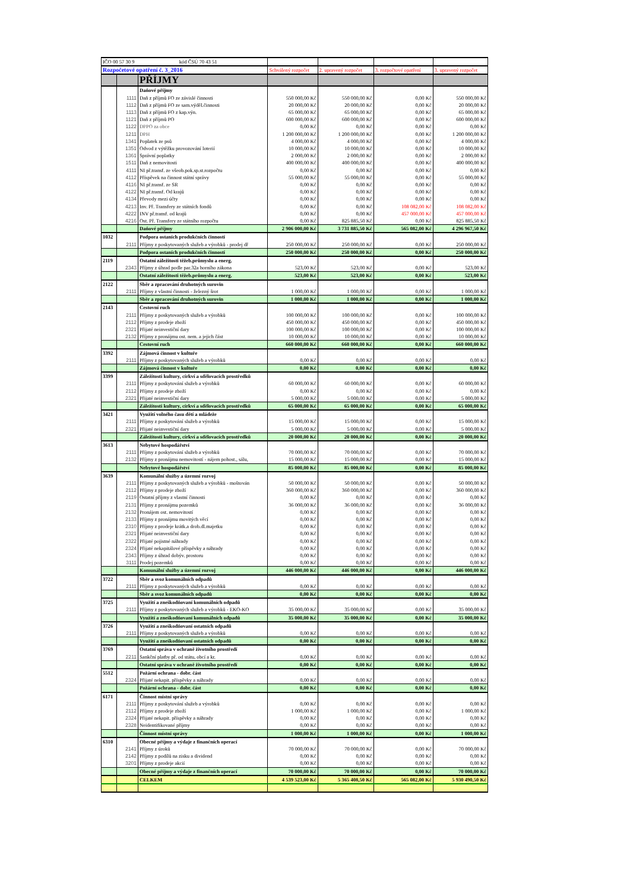| IČO 00 57 30 9 kód ČSÚ 70 43 51 | | | | | | |
| Rozpočetové opatření č. 3_2016 | | | Schválený rozpočet | 2. upravený rozpočet | 3. rozpočtové opatření | 3. upravený rozpočet |
| | | PŘÍJMY | | | | |
| | | Daňové příjmy | | | | |
| | 1111 | Daň z příjmů FO ze závislé činnosti | 550 000,00 Kč | 550 000,00 Kč | 0,00 Kč | 550 000,00 Kč |
| | 1112 | Daň z příjmů FO ze sam.výděl.činnosti | 20 000,00 Kč | 20 000,00 Kč | 0,00 Kč | 20 000,00 Kč |
| | 1113 | Daň z příjmů FO z kap.výn. | 65 000,00 Kč | 65 000,00 Kč | 0,00 Kč | 65 000,00 Kč |
| | 1121 | Daň z příjmů PO | 600 000,00 Kč | 600 000,00 Kč | 0,00 Kč | 600 000,00 Kč |
| | 1122 | DPPO za obce | 0,00 Kč | 0,00 Kč | 0,00 Kč | 0,00 Kč |
| | 1211 | DPH | 1 200 000,00 Kč | 1 200 000,00 Kč | 0,00 Kč | 1 200 000,00 Kč |
| | 1341 | Poplatek ze psů | 4 000,00 Kč | 4 000,00 Kč | 0,00 Kč | 4 000,00 Kč |
| | 1351 | Odvod z výtěžku provozování loterií | 10 000,00 Kč | 10 000,00 Kč | 0,00 Kč | 10 000,00 Kč |
| | 1361 | Správní poplatky | 2 000,00 Kč | 2 000,00 Kč | 0,00 Kč | 2 000,00 Kč |
| | 1511 | Daň z nemovitosti | 400 000,00 Kč | 400 000,00 Kč | 0,00 Kč | 400 000,00 Kč |
| | 4111 | NI př.transf. ze všeob.pok.sp.st.rozpočtu | 0,00 Kč | 0,00 Kč | 0,00 Kč | 0,00 Kč |
| | 4112 | Příspěvek na činnost státní správy | 55 000,00 Kč | 55 000,00 Kč | 0,00 Kč | 55 000,00 Kč |
| | 4116 | NI př.transf. ze SR | 0,00 Kč | 0,00 Kč | 0,00 Kč | 0,00 Kč |
| | 4122 | NI př.transf. Od krajů | 0,00 Kč | 0,00 Kč | 0,00 Kč | 0,00 Kč |
| | 4134 | Převody mezi účty | 0,00 Kč | 0,00 Kč | 0,00 Kč | 0,00 Kč |
| | 4213 | Inv. Př. Transfery ze státních fondů | 0,00 Kč | 0,00 Kč | 108 082,00 Kč | 108 082,00 Kč |
| | 4222 | INV př.transf. od krajů | 0,00 Kč | 0,00 Kč | 457 000,00 Kč | 457 000,00 Kč |
| | 4216 | Ost. Př. Transfery ze státního rozpočtu | 0,00 Kč | 825 885,50 Kč | 0,00 Kč | 825 885,50 Kč |
| | | Daňové příjmy | 2 906 000,00 Kč | 3 731 885,50 Kč | 565 082,00 Kč | 4 296 967,50 Kč |
| 1032 | | Podpora ostaních produkčních činností | | | | |
| | 2111 | Příjmy z poskytovaných služeb a výrobků - prodej dř | 250 000,00 Kč | 250 000,00 Kč | 0,00 Kč | 250 000,00 Kč |
| | | Podpora ostaních produkčních činností | 250 000,00 Kč | 250 000,00 Kč | 0,00 Kč | 250 000,00 Kč |
| 2119 | | Ostatní záležitosti těžeb.průmyslu a energ. | | | | |
| | 2343 | Příjmy z úhrad podle par.32a horního zákona | 523,00 Kč | 523,00 Kč | 0,00 Kč | 523,00 Kč |
| | | Ostatní záležitosti těžeb.průmyslu a energ. | 523,00 Kč | 523,00 Kč | 0,00 Kč | 523,00 Kč |
| 2122 | | Sběr a zpracování druhotných surovin | | | | |
| | 2111 | Příjmy z vlastní činnosti - železný šrot | 1 000,00 Kč | 1 000,00 Kč | 0,00 Kč | 1 000,00 Kč |
| | | Sběr a zpracování druhotných surovin | 1 000,00 Kč | 1 000,00 Kč | 0,00 Kč | 1 000,00 Kč |
| 2143 | | Cestovní ruch | | | | |
| | 2111 | Příjmy z poskytovaných služeb a výrobků | 100 000,00 Kč | 100 000,00 Kč | 0,00 Kč | 100 000,00 Kč |
| | 2112 | Příjmy z prodeje zboží | 450 000,00 Kč | 450 000,00 Kč | 0,00 Kč | 450 000,00 Kč |
| | 2321 | Přijaté neinvestiční dary | 100 000,00 Kč | 100 000,00 Kč | 0,00 Kč | 100 000,00 Kč |
| | 2132 | Příjmy z pronájmu ost. nem. a jejich část | 10 000,00 Kč | 10 000,00 Kč | 0,00 Kč | 10 000,00 Kč |
| | | Cestovní ruch | 660 000,00 Kč | 660 000,00 Kč | 0,00 Kč | 660 000,00 Kč |
| 3392 | | Zájmová činnost v kultuře | | | | |
| | 2111 | Příjmy z poskytovaných služeb a výrobků | 0,00 Kč | 0,00 Kč | 0,00 Kč | 0,00 Kč |
| | | Zájmová činnost v kultuře | 0,00 Kč | 0,00 Kč | 0,00 Kč | 0,00 Kč |
| 3399 | | Záležitosti kultury, církví a sdělovacích prostředků | | | | |
| | 2111 | Příjmy z poskytování služeb a výrobků | 60 000,00 Kč | 60 000,00 Kč | 0,00 Kč | 60 000,00 Kč |
| | 2112 | Příjmy z prodeje zboží | 0,00 Kč | 0,00 Kč | 0,00 Kč | 0,00 Kč |
| | 2321 | Přijaté neinvestiční dary | 5 000,00 Kč | 5 000,00 Kč | 0,00 Kč | 5 000,00 Kč |
| | | Záležitosti kultury, církví a sdělovacích prostředků | 65 000,00 Kč | 65 000,00 Kč | 0,00 Kč | 65 000,00 Kč |
| 3421 | | Využití volného času dětí a mládeže | | | | |
| | 2111 | Příjmy z poskytování služeb a výrobků | 15 000,00 Kč | 15 000,00 Kč | 0,00 Kč | 15 000,00 Kč |
| | 2321 | Přijaté neinvestiční dary | 5 000,00 Kč | 5 000,00 Kč | 0,00 Kč | 5 000,00 Kč |
| | | Záležitosti kultury, církví a sdělovacích prostředků | 20 000,00 Kč | 20 000,00 Kč | 0,00 Kč | 20 000,00 Kč |
| 3613 | | Nebytové hospodářství | | | | |
| | 2111 | Příjmy z poskytování služeb a výrobků | 70 000,00 Kč | 70 000,00 Kč | 0,00 Kč | 70 000,00 Kč |
| | 2132 | Příjmy z pronájmu nemovitostí - nájem pohost., sálu, | 15 000,00 Kč | 15 000,00 Kč | 0,00 Kč | 15 000,00 Kč |
| | | Nebytové hospodářství | 85 000,00 Kč | 85 000,00 Kč | 0,00 Kč | 85 000,00 Kč |
| 3639 | | Komunální služby a územní rozvoj | | | | |
| | 2111 | Příjmy z poskytovaných služeb a výrobků - moštován | 50 000,00 Kč | 50 000,00 Kč | 0,00 Kč | 50 000,00 Kč |
| | 2112 | Příjmy z prodeje zboží | 360 000,00 Kč | 360 000,00 Kč | 0,00 Kč | 360 000,00 Kč |
| | 2119 | Ostatní příjmy z vlastní činnosti | 0,00 Kč | 0,00 Kč | 0,00 Kč | 0,00 Kč |
| | 2131 | Příjmy z pronájmu pozemků | 36 000,00 Kč | 36 000,00 Kč | 0,00 Kč | 36 000,00 Kč |
| | 2132 | Pronájem ost. nemovitostí | 0,00 Kč | 0,00 Kč | 0,00 Kč | 0,00 Kč |
| | 2133 | Příjmy z pronájmu movitých věcí | 0,00 Kč | 0,00 Kč | 0,00 Kč | 0,00 Kč |
| | 2310 | Příjmy z prodeje krátk.a drob.dl.majetku | 0,00 Kč | 0,00 Kč | 0,00 Kč | 0,00 Kč |
| | 2321 | Přijaté neinvestiční dary | 0,00 Kč | 0,00 Kč | 0,00 Kč | 0,00 Kč |
| | 2322 | Přijaté pojistné náhrady | 0,00 Kč | 0,00 Kč | 0,00 Kč | 0,00 Kč |
| | 2324 | Přijaté nekapitálové příspěvky a náhrady | 0,00 Kč | 0,00 Kč | 0,00 Kč | 0,00 Kč |
| | 2343 | Příjmy z úhrad dobýv. prostoru | 0,00 Kč | 0,00 Kč | 0,00 Kč | 0,00 Kč |
| | 3111 | Prodej pozemků | 0,00 Kč | 0,00 Kč | 0,00 Kč | 0,00 Kč |
| | | Komunální služby a územní rozvoj | 446 000,00 Kč | 446 000,00 Kč | 0,00 Kč | 446 000,00 Kč |
| 3722 | | Sběr a svoz komunálních odpadů | | | | |
| | 2111 | Příjmy z poskytovaných služeb a výrobků | 0,00 Kč | 0,00 Kč | 0,00 Kč | 0,00 Kč |
| | | Sběr a svoz komunálních odpadů | 0,00 Kč | 0,00 Kč | 0,00 Kč | 0,00 Kč |
| 3725 | | Využití a zneškodňovaní komunálních odpadů | | | | |
| | 2111 | Příjmy z poskytovaných služeb a výrobků - EKO-KO | 35 000,00 Kč | 35 000,00 Kč | 0,00 Kč | 35 000,00 Kč |
| | | Využití a zneškodňovaní komunálních odpadů | 35 000,00 Kč | 35 000,00 Kč | 0,00 Kč | 35 000,00 Kč |
| 3726 | | Využití a zneškodňovaní ostatních odpadů | | | | |
| | 2111 | Příjmy z poskytovaných služeb a výrobků | 0,00 Kč | 0,00 Kč | 0,00 Kč | 0,00 Kč |
| | | Využití a zneškodňovaní ostatních odpadů | 0,00 Kč | 0,00 Kč | 0,00 Kč | 0,00 Kč |
| 3769 | | Ostatní správa v ochraně životního prostředí | | | | |
| | 2211 | Sankční platby př. od státu, obcí a kr. | 0,00 Kč | 0,00 Kč | 0,00 Kč | 0,00 Kč |
| | | Ostatní správa v ochraně životního prostředí | 0,00 Kč | 0,00 Kč | 0,00 Kč | 0,00 Kč |
| 5512 | | Požární ochrana - dobr. část | | | | |
| | 2324 | Přijaté nekapit. příspěvky a náhrady | 0,00 Kč | 0,00 Kč | 0,00 Kč | 0,00 Kč |
| | | Požární ochrana - dobr. část | 0,00 Kč | 0,00 Kč | 0,00 Kč | 0,00 Kč |
| 6171 | | Činnost místní správy | | | | |
| | 2111 | Příjmy z poskytování služeb a výrobků | 0,00 Kč | 0,00 Kč | 0,00 Kč | 0,00 Kč |
| | 2112 | Příjmy z prodeje zboží | 1 000,00 Kč | 1 000,00 Kč | 0,00 Kč | 1 000,00 Kč |
| | 2324 | Přijaté nekapit. příspěvky a náhrady | 0,00 Kč | 0,00 Kč | 0,00 Kč | 0,00 Kč |
| | 2328 | Neidentifikované příjmy | 0,00 Kč | 0,00 Kč | 0,00 Kč | 0,00 Kč |
| | | Činnost místní správy | 1 000,00 Kč | 1 000,00 Kč | 0,00 Kč | 1 000,00 Kč |
| 6310 | | Obecné příjmy a výdaje z finančních operací | | | | |
| | 2141 | Příjmy z úroků | 70 000,00 Kč | 70 000,00 Kč | 0,00 Kč | 70 000,00 Kč |
| | 2142 | Příjmy z podílů na zisku a dividend | 0,00 Kč | 0,00 Kč | 0,00 Kč | 0,00 Kč |
| | 3201 | Příjmy z prodeje akcií | 0,00 Kč | 0,00 Kč | 0,00 Kč | 0,00 Kč |
| | | Obecné příjmy a výdaje z finančních operací | 70 000,00 Kč | 70 000,00 Kč | 0,00 Kč | 70 000,00 Kč |
| | | CELKEM | 4 539 523,00 Kč | 5 365 408,50 Kč | 565 082,00 Kč | 5 930 490,50 Kč |